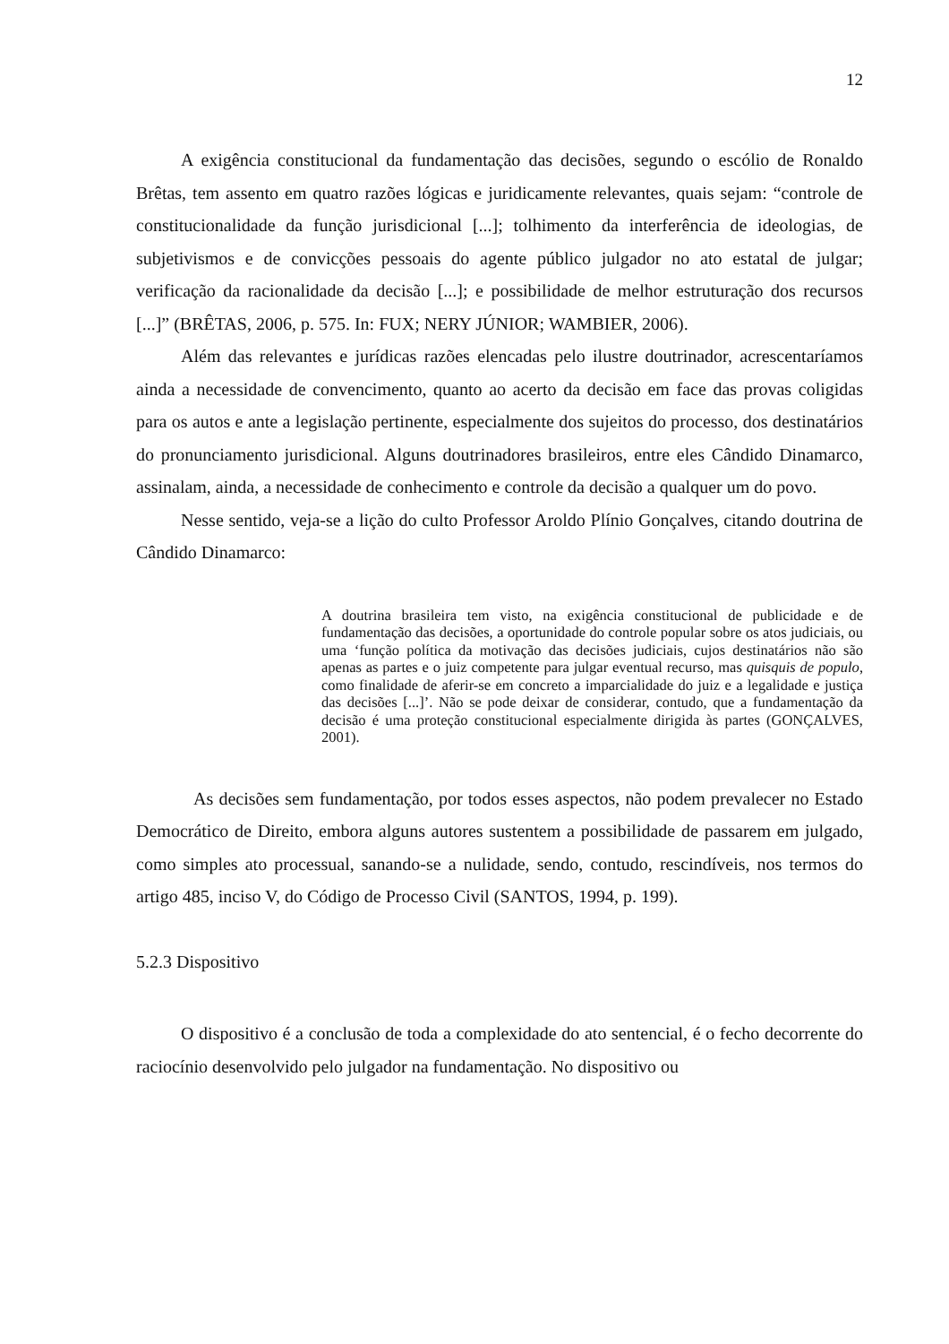12
A exigência constitucional da fundamentação das decisões, segundo o escólio de Ronaldo Brêtas, tem assento em quatro razões lógicas e juridicamente relevantes, quais sejam: “controle de constitucionalidade da função jurisdicional [...]; tolhimento da interferência de ideologias, de subjetivismos e de convicções pessoais do agente público julgador no ato estatal de julgar; verificação da racionalidade da decisão [...]; e possibilidade de melhor estruturação dos recursos [...]” (BRÊTAS, 2006, p. 575. In: FUX; NERY JÚNIOR; WAMBIER, 2006).
Além das relevantes e jurídicas razões elencadas pelo ilustre doutrinador, acrescentaríamos ainda a necessidade de convencimento, quanto ao acerto da decisão em face das provas coligidas para os autos e ante a legislação pertinente, especialmente dos sujeitos do processo, dos destinatários do pronunciamento jurisdicional. Alguns doutrinadores brasileiros, entre eles Cândido Dinamarco, assinalam, ainda, a necessidade de conhecimento e controle da decisão a qualquer um do povo.
Nesse sentido, veja-se a lição do culto Professor Aroldo Plínio Gonçalves, citando doutrina de Cândido Dinamarco:
A doutrina brasileira tem visto, na exigência constitucional de publicidade e de fundamentação das decisões, a oportunidade do controle popular sobre os atos judiciais, ou uma ‘função política da motivação das decisões judiciais, cujos destinatários não são apenas as partes e o juiz competente para julgar eventual recurso, mas quisquis de populo, como finalidade de aferir-se em concreto a imparcialidade do juiz e a legalidade e justiça das decisões [...]’. Não se pode deixar de considerar, contudo, que a fundamentação da decisão é uma proteção constitucional especialmente dirigida às partes (GONÇALVES, 2001).
As decisões sem fundamentação, por todos esses aspectos, não podem prevalecer no Estado Democrático de Direito, embora alguns autores sustentem a possibilidade de passarem em julgado, como simples ato processual, sanando-se a nulidade, sendo, contudo, rescindíveis, nos termos do artigo 485, inciso V, do Código de Processo Civil (SANTOS, 1994, p. 199).
5.2.3 Dispositivo
O dispositivo é a conclusão de toda a complexidade do ato sentencial, é o fecho decorrente do raciocínio desenvolvido pelo julgador na fundamentação. No dispositivo ou